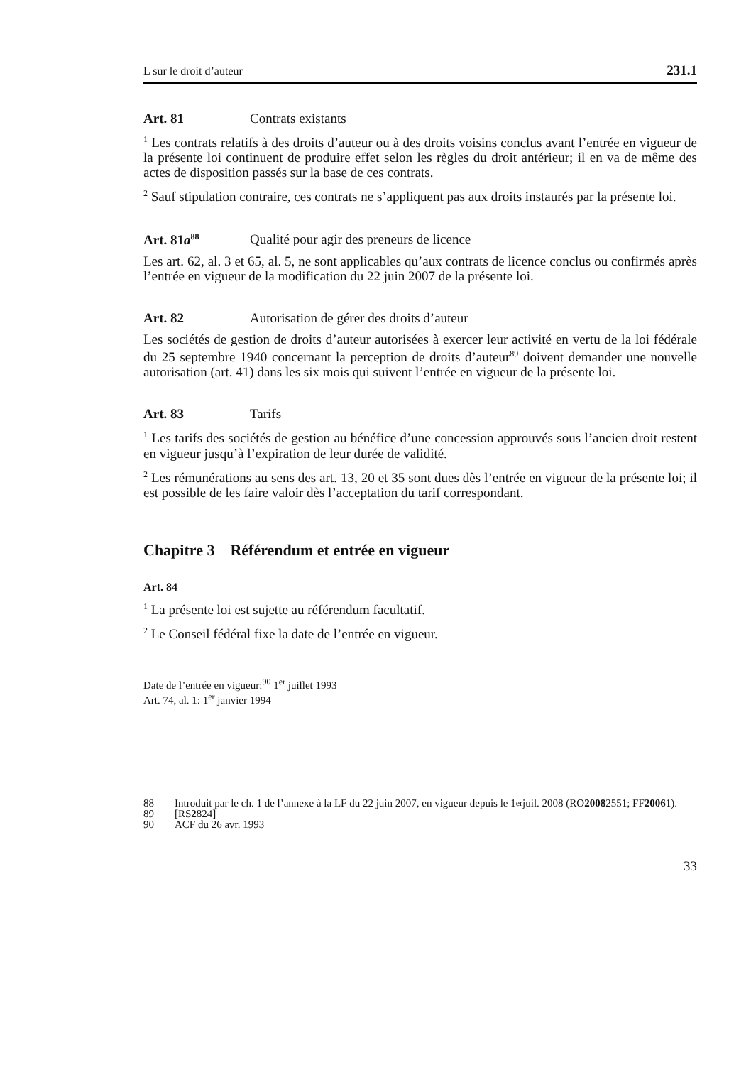L sur le droit d’auteur 231.1
Art. 81 Contrats existants
<sup>1</sup> Les contrats relatifs à des droits d’auteur ou à des droits voisins conclus avant l’entrée en vigueur de la présente loi continuent de produire effet selon les règles du droit antérieur; il en va de même des actes de disposition passés sur la base de ces contrats.
<sup>2</sup> Sauf stipulation contraire, ces contrats ne s’appliquent pas aux droits instaurés par la présente loi.
Art. 81a<sup>88</sup> Qualité pour agir des preneurs de licence
Les art. 62, al. 3 et 65, al. 5, ne sont applicables qu’aux contrats de licence conclus ou confirmés après l’entrée en vigueur de la modification du 22 juin 2007 de la présente loi.
Art. 82 Autorisation de gérer des droits d’auteur
Les sociétés de gestion de droits d’auteur autorisées à exercer leur activité en vertu de la loi fédérale du 25 septembre 1940 concernant la perception de droits d’auteur<sup>89</sup> doivent demander une nouvelle autorisation (art. 41) dans les six mois qui suivent l’entrée en vigueur de la présente loi.
Art. 83 Tarifs
<sup>1</sup> Les tarifs des sociétés de gestion au bénéfice d’une concession approuvés sous l’ancien droit restent en vigueur jusqu’à l’expiration de leur durée de validité.
<sup>2</sup> Les rémunérations au sens des art. 13, 20 et 35 sont dues dès l’entrée en vigueur de la présente loi; il est possible de les faire valoir dès l’acceptation du tarif correspondant.
Chapitre 3 Référendum et entrée en vigueur
Art. 84
<sup>1</sup> La présente loi est sujette au référendum facultatif.
<sup>2</sup> Le Conseil fédéral fixe la date de l’entrée en vigueur.
Date de l’entrée en vigueur:<sup>90</sup> 1<sup>er</sup> juillet 1993
Art. 74, al. 1: 1<sup>er</sup> janvier 1994
88 Introduit par le ch. 1 de l’annexe à la LF du 22 juin 2007, en vigueur depuis le 1<sup>er</sup> juil. 2008 (RO 2008 2551; FF 2006 1).
89 [RS 2 824]
90 ACF du 26 avr. 1993
33